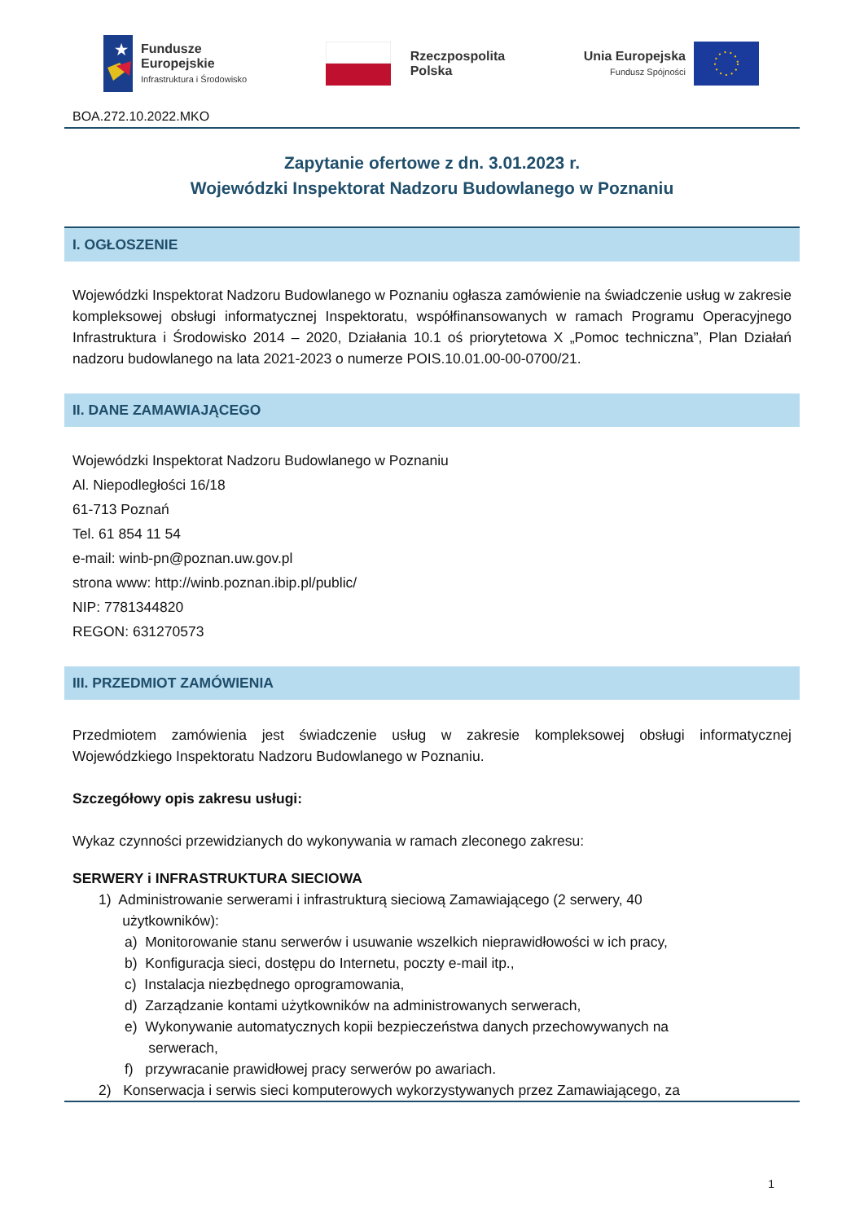★
Fundusze
Europejskie
Infrastruktura i Środowisko
Rzeczpospolita
Polska
Unia Europejska
Fundusz Spójności
BOA.272.10.2022.MKO
Zapytanie ofertowe z dn. 3.01.2023 r.
Wojewódzki Inspektorat Nadzoru Budowlanego w Poznaniu
I. OGŁOSZENIE
Wojewódzki Inspektorat Nadzoru Budowlanego w Poznaniu ogłasza zamówienie na świadczenie usług w zakresie kompleksowej obsługi informatycznej Inspektoratu, współfinansowanych w ramach Programu Operacyjnego Infrastruktura i Środowisko 2014 – 2020, Działania 10.1 oś priorytetowa X „Pomoc techniczna”, Plan Działań nadzoru budowlanego na lata 2021-2023 o numerze POIS.10.01.00-00-0700/21.
II. DANE ZAMAWIAJĄCEGO
Wojewódzki Inspektorat Nadzoru Budowlanego w Poznaniu
Al. Niepodległości 16/18
61-713 Poznań
Tel. 61 854 11 54
e-mail: winb-pn@poznan.uw.gov.pl
strona www: http://winb.poznan.ibip.pl/public/
NIP: 7781344820
REGON: 631270573
III. PRZEDMIOT ZAMÓWIENIA
Przedmiotem zamówienia jest świadczenie usług w zakresie kompleksowej obsługi informatycznej Wojewódzkiego Inspektoratu Nadzoru Budowlanego w Poznaniu.
Szczegółowy opis zakresu usługi:
Wykaz czynności przewidzianych do wykonywania w ramach zleconego zakresu:
SERWERY i INFRASTRUKTURA SIECIOWA
1) Administrowanie serwerami i infrastrukturą sieciową Zamawiającego (2 serwery, 40
użytkowników):
a) Monitorowanie stanu serwerów i usuwanie wszelkich nieprawidłowości w ich pracy,
b) Konfiguracja sieci, dostępu do Internetu, poczty e-mail itp.,
c) Instalacja niezbędnego oprogramowania,
d) Zarządzanie kontami użytkowników na administrowanych serwerach,
e) Wykonywanie automatycznych kopii bezpieczeństwa danych przechowywanych na
serwerach,
f) przywracanie prawidłowej pracy serwerów po awariach.
2) Konserwacja i serwis sieci komputerowych wykorzystywanych przez Zamawiającego, za
1